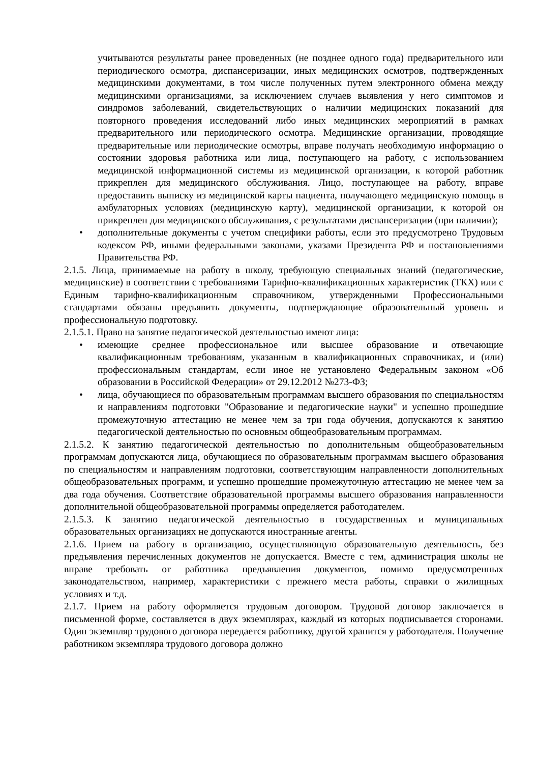учитываются результаты ранее проведенных (не позднее одного года) предварительного или периодического осмотра, диспансеризации, иных медицинских осмотров, подтвержденных медицинскими документами, в том числе полученных путем электронного обмена между медицинскими организациями, за исключением случаев выявления у него симптомов и синдромов заболеваний, свидетельствующих о наличии медицинских показаний для повторного проведения исследований либо иных медицинских мероприятий в рамках предварительного или периодического осмотра. Медицинские организации, проводящие предварительные или периодические осмотры, вправе получать необходимую информацию о состоянии здоровья работника или лица, поступающего на работу, с использованием медицинской информационной системы из медицинской организации, к которой работник прикреплен для медицинского обслуживания. Лицо, поступающее на работу, вправе предоставить выписку из медицинской карты пациента, получающего медицинскую помощь в амбулаторных условиях (медицинскую карту), медицинской организации, к которой он прикреплен для медицинского обслуживания, с результатами диспансеризации (при наличии);
• дополнительные документы с учетом специфики работы, если это предусмотрено Трудовым кодексом РФ, иными федеральными законами, указами Президента РФ и постановлениями Правительства РФ.
2.1.5. Лица, принимаемые на работу в школу, требующую специальных знаний (педагогические, медицинские) в соответствии с требованиями Тарифно-квалификационных характеристик (ТКХ) или с Единым тарифно-квалификационным справочником, утвержденными Профессиональными стандартами обязаны предъявить документы, подтверждающие образовательный уровень и профессиональную подготовку.
2.1.5.1. Право на занятие педагогической деятельностью имеют лица:
• имеющие среднее профессиональное или высшее образование и отвечающие квалификационным требованиям, указанным в квалификационных справочниках, и (или) профессиональным стандартам, если иное не установлено Федеральным законом «Об образовании в Российской Федерации» от 29.12.2012 №273-ФЗ;
• лица, обучающиеся по образовательным программам высшего образования по специальностям и направлениям подготовки "Образование и педагогические науки" и успешно прошедшие промежуточную аттестацию не менее чем за три года обучения, допускаются к занятию педагогической деятельностью по основным общеобразовательным программам.
2.1.5.2. К занятию педагогической деятельностью по дополнительным общеобразовательным программам допускаются лица, обучающиеся по образовательным программам высшего образования по специальностям и направлениям подготовки, соответствующим направленности дополнительных общеобразовательных программ, и успешно прошедшие промежуточную аттестацию не менее чем за два года обучения. Соответствие образовательной программы высшего образования направленности дополнительной общеобразовательной программы определяется работодателем.
2.1.5.3. К занятию педагогической деятельностью в государственных и муниципальных образовательных организациях не допускаются иностранные агенты.
2.1.6. Прием на работу в организацию, осуществляющую образовательную деятельность, без предъявления перечисленных документов не допускается. Вместе с тем, администрация школы не вправе требовать от работника предъявления документов, помимо предусмотренных законодательством, например, характеристики с прежнего места работы, справки о жилищных условиях и т.д.
2.1.7. Прием на работу оформляется трудовым договором. Трудовой договор заключается в письменной форме, составляется в двух экземплярах, каждый из которых подписывается сторонами. Один экземпляр трудового договора передается работнику, другой хранится у работодателя. Получение работником экземпляра трудового договора должно